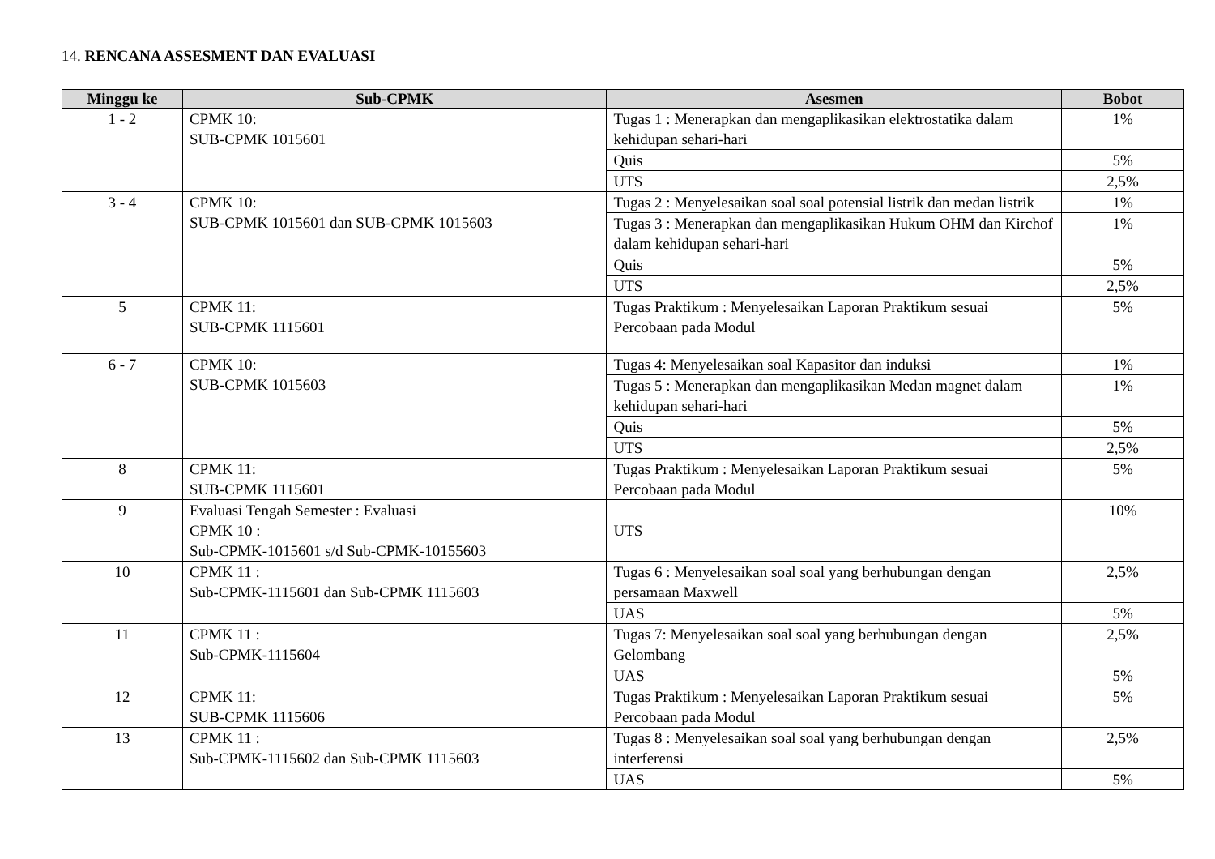14. RENCANA ASSESMENT DAN EVALUASI
| Minggu ke | Sub-CPMK | Asesmen | Bobot |
| --- | --- | --- | --- |
| 1 - 2 | CPMK 10: SUB-CPMK 1015601 | Tugas 1 : Menerapkan dan mengaplikasikan elektrostatika dalam kehidupan sehari-hari | 1% |
| | | Quis | 5% |
| | | UTS | 2,5% |
| 3 - 4 | CPMK 10: SUB-CPMK 1015601 dan SUB-CPMK 1015603 | Tugas 2 : Menyelesaikan soal soal potensial listrik dan medan listrik | 1% |
| | | Tugas 3 : Menerapkan dan mengaplikasikan Hukum OHM dan Kirchof dalam kehidupan sehari-hari | 1% |
| | | Quis | 5% |
| | | UTS | 2,5% |
| 5 | CPMK 11: SUB-CPMK 1115601 | Tugas Praktikum : Menyelesaikan Laporan Praktikum sesuai Percobaan pada Modul | 5% |
| 6 - 7 | CPMK 10: SUB-CPMK 1015603 | Tugas 4: Menyelesaikan soal Kapasitor dan induksi | 1% |
| | | Tugas 5 : Menerapkan dan mengaplikasikan Medan magnet dalam kehidupan sehari-hari | 1% |
| | | Quis | 5% |
| | | UTS | 2,5% |
| 8 | CPMK 11: SUB-CPMK 1115601 | Tugas Praktikum : Menyelesaikan Laporan Praktikum sesuai Percobaan pada Modul | 5% |
| 9 | Evaluasi Tengah Semester : Evaluasi CPMK 10 : Sub-CPMK-1015601 s/d Sub-CPMK-10155603 | UTS | 10% |
| 10 | CPMK 11 : Sub-CPMK-1115601 dan Sub-CPMK 1115603 | Tugas 6 : Menyelesaikan soal soal yang berhubungan dengan persamaan Maxwell | 2,5% |
| | | UAS | 5% |
| 11 | CPMK 11 : Sub-CPMK-1115604 | Tugas 7: Menyelesaikan soal soal yang berhubungan dengan Gelombang | 2,5% |
| | | UAS | 5% |
| 12 | CPMK 11: SUB-CPMK 1115606 | Tugas Praktikum : Menyelesaikan Laporan Praktikum sesuai Percobaan pada Modul | 5% |
| 13 | CPMK 11 : Sub-CPMK-1115602 dan Sub-CPMK 1115603 | Tugas 8 : Menyelesaikan soal soal yang berhubungan dengan interferensi | 2,5% |
| | | UAS | 5% |